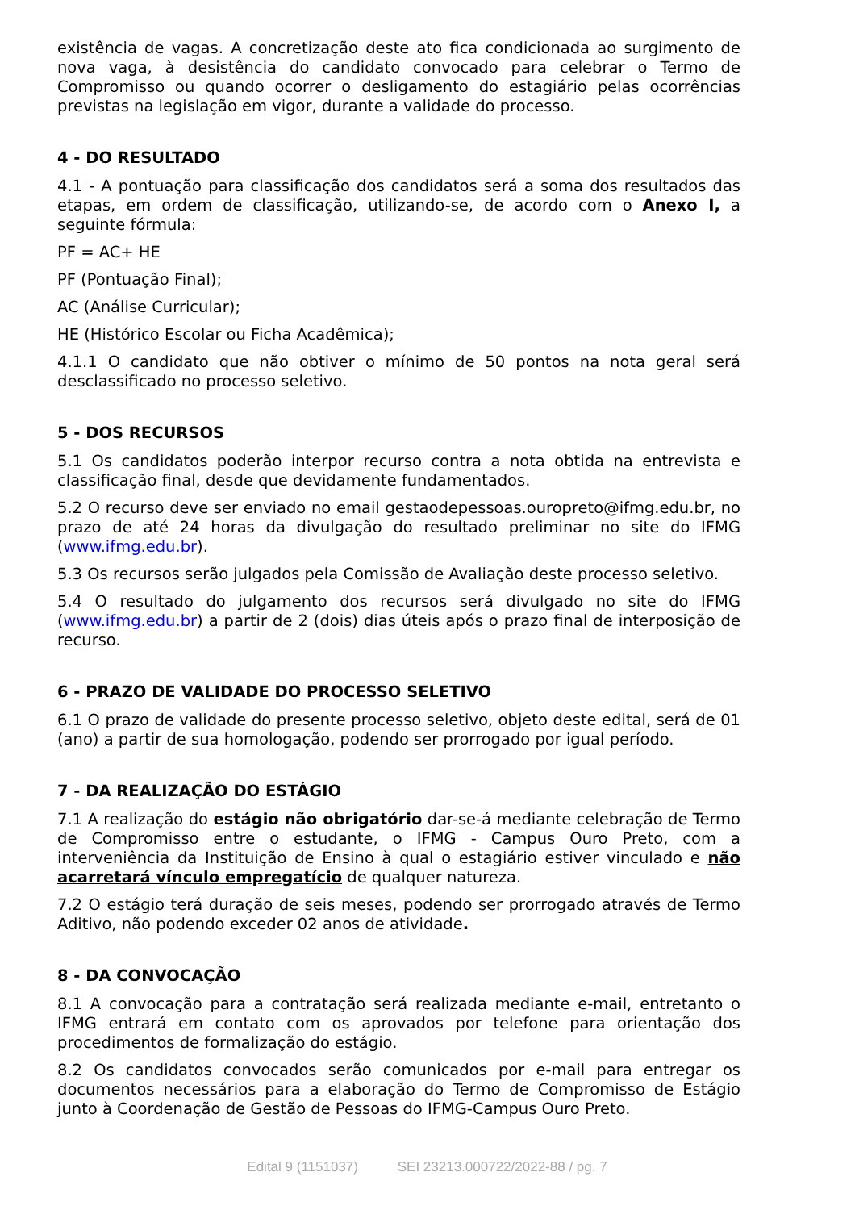existência de vagas. A concretização deste ato fica condicionada ao surgimento de nova vaga, à desistência do candidato convocado para celebrar o Termo de Compromisso ou quando ocorrer o desligamento do estagiário pelas ocorrências previstas na legislação em vigor, durante a validade do processo.
4 - DO RESULTADO
4.1 - A pontuação para classificação dos candidatos será a soma dos resultados das etapas, em ordem de classificação, utilizando-se, de acordo com o Anexo I, a seguinte fórmula:
PF = AC+ HE
PF (Pontuação Final);
AC (Análise Curricular);
HE (Histórico Escolar ou Ficha Acadêmica);
4.1.1 O candidato que não obtiver o mínimo de 50 pontos na nota geral será desclassificado no processo seletivo.
5 - DOS RECURSOS
5.1 Os candidatos poderão interpor recurso contra a nota obtida na entrevista e classificação final, desde que devidamente fundamentados.
5.2 O recurso deve ser enviado no email gestaodepessoas.ouropreto@ifmg.edu.br, no prazo de até 24 horas da divulgação do resultado preliminar no site do IFMG (www.ifmg.edu.br).
5.3 Os recursos serão julgados pela Comissão de Avaliação deste processo seletivo.
5.4 O resultado do julgamento dos recursos será divulgado no site do IFMG (www.ifmg.edu.br) a partir de 2 (dois) dias úteis após o prazo final de interposição de recurso.
6 - PRAZO DE VALIDADE DO PROCESSO SELETIVO
6.1 O prazo de validade do presente processo seletivo, objeto deste edital, será de 01 (ano) a partir de sua homologação, podendo ser prorrogado por igual período.
7 - DA REALIZAÇÃO DO ESTÁGIO
7.1 A realização do estágio não obrigatório dar-se-á mediante celebração de Termo de Compromisso entre o estudante, o IFMG - Campus Ouro Preto, com a interveniência da Instituição de Ensino à qual o estagiário estiver vinculado e não acarretará vínculo empregatício de qualquer natureza.
7.2 O estágio terá duração de seis meses, podendo ser prorrogado através de Termo Aditivo, não podendo exceder 02 anos de atividade.
8 - DA CONVOCAÇÃO
8.1 A convocação para a contratação será realizada mediante e-mail, entretanto o IFMG entrará em contato com os aprovados por telefone para orientação dos procedimentos de formalização do estágio.
8.2 Os candidatos convocados serão comunicados por e-mail para entregar os documentos necessários para a elaboração do Termo de Compromisso de Estágio junto à Coordenação de Gestão de Pessoas do IFMG-Campus Ouro Preto.
Edital 9 (1151037) SEI 23213.000722/2022-88 / pg. 7